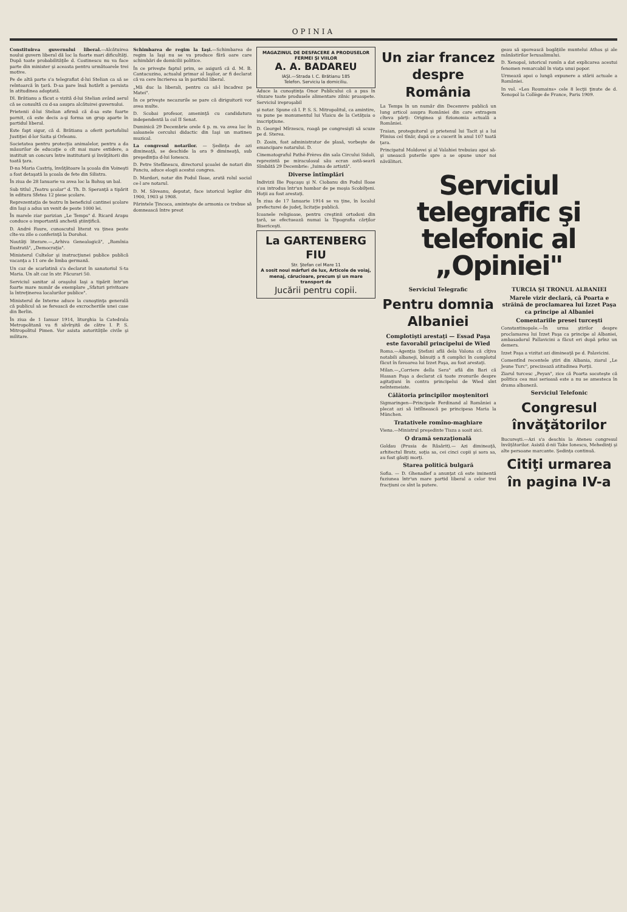OPINIA
Constituirea guvernului liberal.—Alcătuirea noului guvern liberal dă loc la foarte mari dificultăţi. După toate probabilităţile d. Costinescu nu va face parte din minister şi aceasta pentru următoarele trei motive.
Pe de altă parte s'a telegrafiat d-lui Stelian ca să se reîntoarcă în ţară. D-sa pare însă hotărît a persista în atitudinea adoptată.
Dl. Brătianu a făcut o vizită d-lui Stelian având aerul că se consultă cu d-sa asupra alcătuirei guvernului.
Prietenii d-lui Stelian afirmă că d-sa este foarte pornit, că este decis a-şi forma un grup aparte în partidul liberal.
Este fapt sigur, că d. Brătianu a oferit portofoliul Justiţiei d-lor Saita şi Orleanu.
Societatea pentru protecţia animalelor, pentru a da măsurilor de educaţie o cît mai mare extidere, a instituit un concurs între institutorii şi învăţătorii din toată ţara.
D-na Maria Castriş, învăţătoare la şcoala din Voineşti a fost detaşată la şcoala de fete din Silistra.
În ziua de 28 Ianuarie va avea loc la Bohuş un bal.
Sub titlul „Teatru şcolar" d. Th. D. Speranţă a tipărit în editura Sfetea 12 piese şcolare.
Reprezentaţia de teatru în beneficiul cantinei şcolare din Iaşi a adus un venit de peste 1000 lei.
În marele ziar parizian „Le Temps" d. Ricard Arapu conduce o importantă anchetă ştiinţifică.
D. André Faure, cunoscutul literat va ţinea peste cîte-va zile o conferinţă la Dorohoi.
Noutăţi literare.—„Arhiva Genealogică", „Romînia Ilustrată", „Democraţia".
Ministerul Cultelor şi instrucţiunei publice publică vacanţa a 11 ore de limba germană.
Un caz de scarlatină s'a declarat în sanatoriul S-ta Maria. Un alt caz în str. Păcurari 50.
Serviciul sanitar al oraşului Iaşi a tipărit într'un foarte mare număr de exemplare „Sfaturi privitoare la întreţinerea localurilor publice".
Ministerul de Interne aduce la cunoştinţa generală că publicul să se ferească de excrocheriile unei case din Berlin.
În ziua de 1 Ianuar 1914, liturghia la Catedrala Metropolitană va fi săvîrşită de către I. P. S. Mitropolitul Pimen. Vor asista autorităţile civile şi militare.
Schimbarea de regim la Iaşi.—Schimbarea de regim la Iaşi nu se va produce fără oare care schimbări de domicilii politice.
În ce priveşte faptul prim, se asigură că d. M. B. Cantacuzino, actualul primar al Iaşilor, ar fi declarat că va cere încrierea sa în partidul liberal.
„Mă duc la liberali, pentru ca să-l încadrez pe Matei".
În ce priveşte necazurile se pare că diriguitorii vor avea multe.
D. Scobai profesor, ameninţă cu candidatura independentă la col II Senat.
Duminică 29 Decembrie orele 4 p. m. va avea loc în saloanele cercului didactic din Iaşi un matineu muzical.
La congresul notarilor. — Şedinţa de azi dimineaţă, se deschide la ora 9 dimineaţă, sub preşedinţia d-lui Ionescu.
D. Petre Stefănescu, directorul şcoalei de notari din Panciu, aduce elogii acestui congres.
D. Mardari, notar din Podul Iloae, arată rolul social ce-l are notarul.
D. M. Săveanu, deputat, face istoricul legilor din 1900, 1903 şi 1908.
Părintele Ţincoca, aminteşte de armonia ce trebue să domnească între preot
MAGAZINUL DE DESFACERE A PRODUSELOR FERMEI ŞI VIILOR
A. A. BADAREU
IAŞI.—Strada I. C. Brătianu 185
Telefon. Serviciu la domiciliu.
Aduce la cunoştinţa Onor Publicului că a pus în vînzare toate produsele alimentare zilnic proaspete. Serviciul ireproşabil
şi notar. Spune că I. P. S. S. Mitropolitul, ca amintire, va pune pe monumentul lui Vlaicu de la Cetăţuia o inscripţiune.
D. Georgel Mîrzescu, roagă pe congresişti să scuze pe d. Sterea.
D. Zosin, fost administrator de plasă, vorbeşte de emancipare notarului. D.
Cinematograful Pathé-Frères din sala Circului Sidoli, reprezintă pe miraculosul său ecran astă-seară Sîmbătă 29 Decembrie: „Iuima de artistă".
Diverse întîmplări
Indivizii Ilie Poşcaşu şi N. Ciobanu din Podul Iloae s'au introdus într'un hambar de pe moşia Scobilţeni. Hoţii au fost arestaţi.
În ziua de 17 Ianuarie 1914 se va ţine, în localul prefecturei de judeţ, licitaţie publică.
Icoanele religioase, pentru creştinii ortodoxi din ţară, se efectuează numai la Tipografia cărţilor Bisericeşti.
La GARTENBERG FIU
Str. Ştefan cel Mare 11
A sosit noui mărfuri de lux, Articole de voiaj, menaj, cărucioare, precum şi un mare transport de
Jucării pentru copii.
Un ziar francez despre România
La Temps în un număr din Decemvre publică un lung articol asupra României din care extragem cîteva părţi: Originea şi fizionomia actuală a României.
Traian, proteguitorul şi prietenul lui Tacit şi a lui Plinius cel tînăr, după ce a cucerit în anul 107 toată ţara.
Principatul Moldovei şi al Valahiei trebuiau apoi să-şi unească puterile spre a se opune unor noi năvălitori.
geau să sporească bogăţiile muntelui Athos şi ale mănăstirilor Ierusalimului.
D. Xenopol, istoricul romîn a dat explicarea acestui fenomen remarcabil în viaţa unui popor.
Urmează apoi o lungă expunere a stării actuale a României.
In vol. «Les Roumains» cele 8 lecţii ţinute de d. Xenopol la Collège de France, Paris 1909.
Serviciul telegrafic şi telefonic al „Opiniei"
Serviciul Telegrafic
Pentru domnia Albaniei
Complotişti arestaţi — Essad Paşa este favorabil principelui de Wied
Roma.—Agenţia Ştefani află dela Valona că cîţiva notabili albaneji, bănuiţi a fi complici în complotul făcut în favoarea lui Izzet Paşa, au fost arestaţi.
Milan.—„Corriere della Sera" află din Bari că Hassan Paşa a declarat că toate zvonurile despre agitaţiuni în contra principelui de Wied sînt neîntemeiate.
Călătoria principilor moştenitori
Sigmaringen—Principele Ferdinand al României a plecat azi să întîlnească pe principesa Maria la München.
Tratativele romîno-maghiare
Viena.—Ministrul preşedinte Tisza a sosit aici.
O dramă senzaţională
Goldau (Prusia de Răsărit).— Azi dimineaţă, arhitectul Bratz, soţia sa, cei cinci copii şi sora sa, au fost găsiţi morţi.
Starea politică bulgară
Sofia. — D. Ghenadief a anunţat că este iminentă fuziunea într'un mare partid liberal a celor trei fracţiuni ce sînt la putere.
TURCIA ŞI TRONUL ALBANIEI
Marele vizir declară, că Poarta e străină de proclamarea lui Izzet Paşa ca principe al Albaniei
Comentariile presei turceşti
Constantinopole.—În urma ştirilor despre proclamarea lui Izzet Paşa ca principe al Albaniei, ambasadorul Pallavicini a făcut eri după prînz un demers.
Izzet Paşa a vizitat azi dimineaţă pe d. Palavicini.
Comentînd recentele ştiri din Albania, ziarul „Le Jeune Turc", precizează atitudinea Porţii.
Ziarul turcesc „Peyan", zice că Poarta socoteşte că politica cea mai serioasă este a nu se amesteca în drama albaneză.
Serviciul Telefonic
Congresul învăţătorilor
Bucureşti.—Azi s'a deschis la Ateneu congresul învăţătorilor. Asistă d-nii Take Ionescu, Mehedinţi şi alte persoane marcante. Şedinţa continuă.
Citiţi urmarea în pagina IV-a